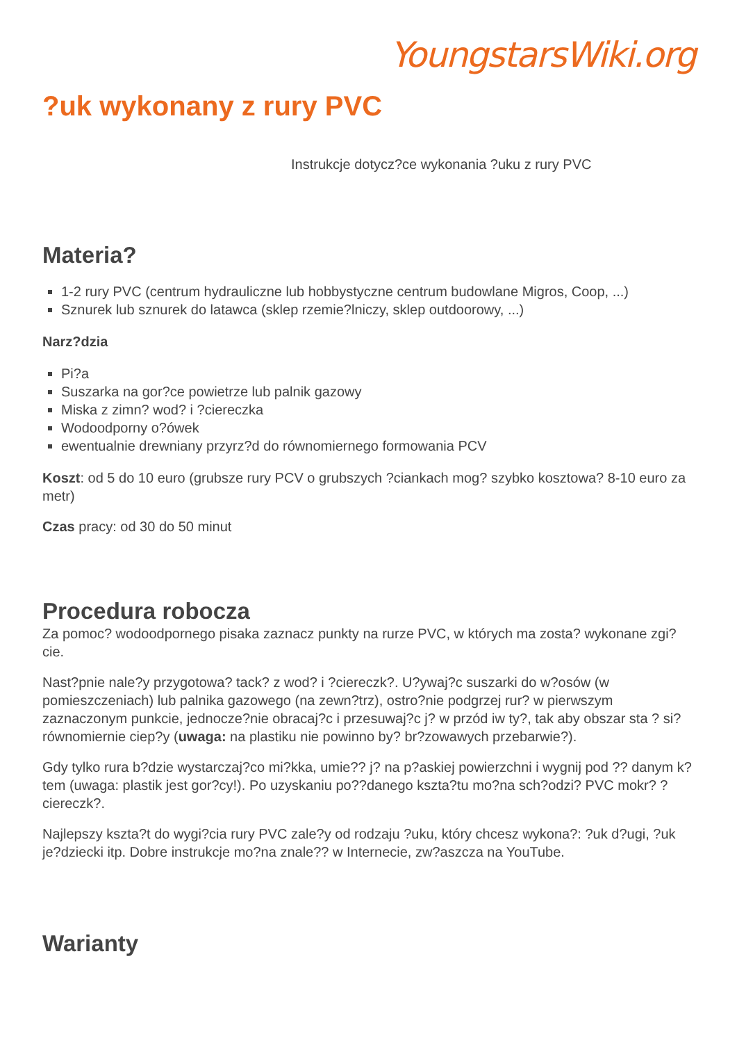YoungstarsWiki.org
?uk wykonany z rury PVC
Instrukcje dotycz?ce wykonania ?uku z rury PVC
Materia?
1-2 rury PVC (centrum hydrauliczne lub hobbystyczne centrum budowlane Migros, Coop, ...)
Sznurek lub sznurek do latawca (sklep rzemie?lniczy, sklep outdoorowy, ...)
Narz?dzia
Pi?a
Suszarka na gor?ce powietrze lub palnik gazowy
Miska z zimn? wod? i ?ciereczka
Wodoodporny o?ówek
ewentualnie drewniany przyrz?d do równomiernego formowania PCV
Koszt: od 5 do 10 euro (grubsze rury PCV o grubszych ?ciankach mog? szybko kosztowa? 8-10 euro za metr)
Czas pracy: od 30 do 50 minut
Procedura robocza
Za pomoc? wodoodpornego pisaka zaznacz punkty na rurze PVC, w których ma zosta? wykonane zgi?cie.
Nast?pnie nale?y przygotowa? tack? z wod? i ?ciereczk?. U?ywaj?c suszarki do w?osów (w pomieszczeniach) lub palnika gazowego (na zewn?trz), ostro?nie podgrzej rur? w pierwszym zaznaczonym punkcie, jednocze?nie obracaj?c i przesuwaj?c j? w przód iw ty?, tak aby obszar sta ? si? równomiernie ciep?y (uwaga: na plastiku nie powinno by? br?zowawych przebarwie?).
Gdy tylko rura b?dzie wystarczaj?co mi?kka, umie?? j? na p?askiej powierzchni i wygnij pod ?? danym k?tem (uwaga: plastik jest gor?cy!). Po uzyskaniu po??danego kszta?tu mo?na sch?odzi? PVC mokr? ?ciereczk?.
Najlepszy kszta?t do wygi?cia rury PVC zale?y od rodzaju ?uku, który chcesz wykona?: ?uk d?ugi, ?uk je?dziecki itp. Dobre instrukcje mo?na znale?? w Internecie, zw?aszcza na YouTube.
Warianty